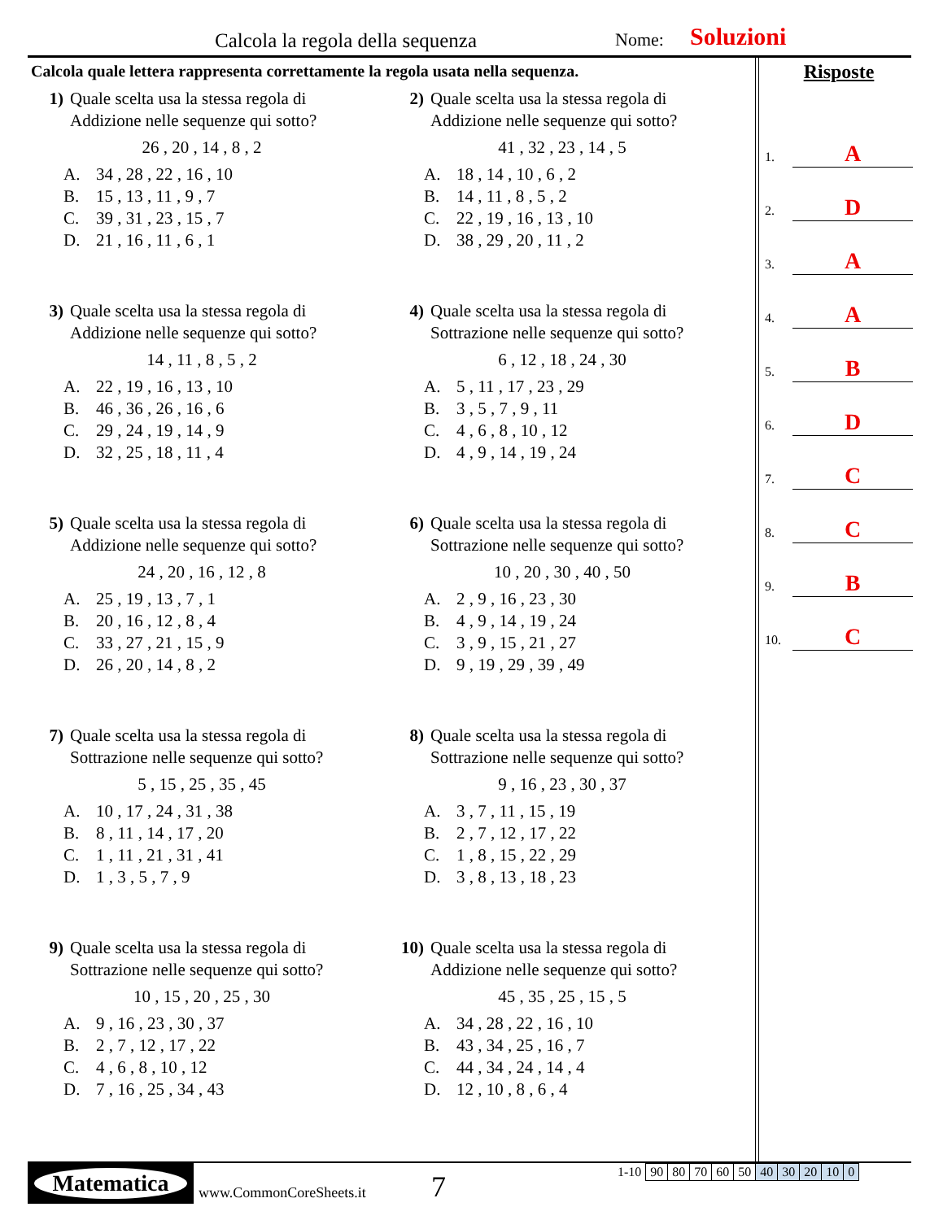Calcola la regola della sequenza
Nome: Soluzioni
Calcola quale lettera rappresenta correttamente la regola usata nella sequenza.
1) Quale scelta usa la stessa regola di
Addizione nelle sequenze qui sotto?
26 , 20 , 14 , 8 , 2
A. 34 , 28 , 22 , 16 , 10
B. 15 , 13 , 11 , 9 , 7
C. 39 , 31 , 23 , 15 , 7
D. 21 , 16 , 11 , 6 , 1
2) Quale scelta usa la stessa regola di
Addizione nelle sequenze qui sotto?
41 , 32 , 23 , 14 , 5
A. 18 , 14 , 10 , 6 , 2
B. 14 , 11 , 8 , 5 , 2
C. 22 , 19 , 16 , 13 , 10
D. 38 , 29 , 20 , 11 , 2
3) Quale scelta usa la stessa regola di
Addizione nelle sequenze qui sotto?
14 , 11 , 8 , 5 , 2
A. 22 , 19 , 16 , 13 , 10
B. 46 , 36 , 26 , 16 , 6
C. 29 , 24 , 19 , 14 , 9
D. 32 , 25 , 18 , 11 , 4
4) Quale scelta usa la stessa regola di
Sottrazione nelle sequenze qui sotto?
6 , 12 , 18 , 24 , 30
A. 5 , 11 , 17 , 23 , 29
B. 3 , 5 , 7 , 9 , 11
C. 4 , 6 , 8 , 10 , 12
D. 4 , 9 , 14 , 19 , 24
5) Quale scelta usa la stessa regola di
Addizione nelle sequenze qui sotto?
24 , 20 , 16 , 12 , 8
A. 25 , 19 , 13 , 7 , 1
B. 20 , 16 , 12 , 8 , 4
C. 33 , 27 , 21 , 15 , 9
D. 26 , 20 , 14 , 8 , 2
6) Quale scelta usa la stessa regola di
Sottrazione nelle sequenze qui sotto?
10 , 20 , 30 , 40 , 50
A. 2 , 9 , 16 , 23 , 30
B. 4 , 9 , 14 , 19 , 24
C. 3 , 9 , 15 , 21 , 27
D. 9 , 19 , 29 , 39 , 49
7) Quale scelta usa la stessa regola di
Sottrazione nelle sequenze qui sotto?
5 , 15 , 25 , 35 , 45
A. 10 , 17 , 24 , 31 , 38
B. 8 , 11 , 14 , 17 , 20
C. 1 , 11 , 21 , 31 , 41
D. 1 , 3 , 5 , 7 , 9
8) Quale scelta usa la stessa regola di
Sottrazione nelle sequenze qui sotto?
9 , 16 , 23 , 30 , 37
A. 3 , 7 , 11 , 15 , 19
B. 2 , 7 , 12 , 17 , 22
C. 1 , 8 , 15 , 22 , 29
D. 3 , 8 , 13 , 18 , 23
9) Quale scelta usa la stessa regola di
Sottrazione nelle sequenze qui sotto?
10 , 15 , 20 , 25 , 30
A. 9 , 16 , 23 , 30 , 37
B. 2 , 7 , 12 , 17 , 22
C. 4 , 6 , 8 , 10 , 12
D. 7 , 16 , 25 , 34 , 43
10) Quale scelta usa la stessa regola di
Addizione nelle sequenze qui sotto?
45 , 35 , 25 , 15 , 5
A. 34 , 28 , 22 , 16 , 10
B. 43 , 34 , 25 , 16 , 7
C. 44 , 34 , 24 , 14 , 4
D. 12 , 10 , 8 , 6 , 4
Risposte
1.
A
2.
D
3.
A
4.
A
5.
B
6.
D
7.
C
8.
C
9.
B
10.
C
Matematica
www.CommonCoreSheets.it 7
| 1-10 | 90 | 80 | 70 | 60 | 50 | 40 | 30 | 20 | 10 | 0 |